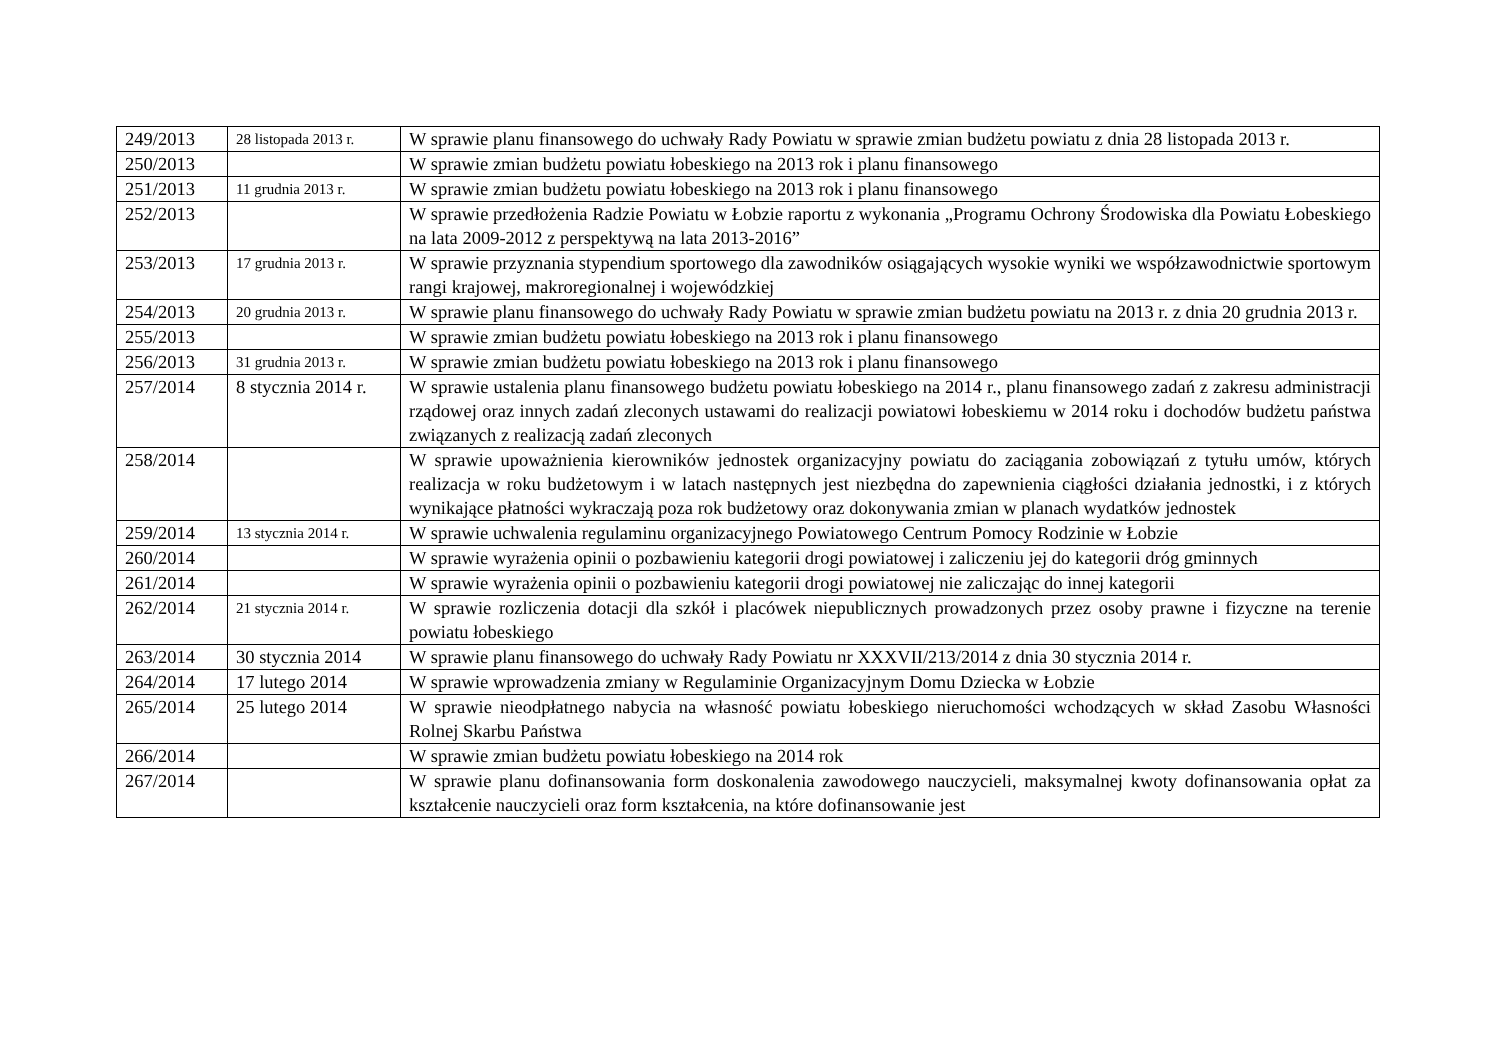| 249/2013 | 28 listopada 2013 r. | W sprawie planu finansowego do uchwały Rady Powiatu w sprawie zmian budżetu powiatu z dnia 28 listopada 2013 r. |
| 250/2013 | | W sprawie zmian budżetu powiatu łobeskiego na 2013 rok i planu finansowego |
| 251/2013 | 11 grudnia 2013 r. | W sprawie zmian budżetu powiatu łobeskiego na 2013 rok i planu finansowego |
| 252/2013 | | W sprawie przedłożenia Radzie Powiatu w Łobzie raportu z wykonania „Programu Ochrony Środowiska dla Powiatu Łobeskiego na lata 2009-2012 z perspektywą na lata 2013-2016” |
| 253/2013 | 17 grudnia 2013 r. | W sprawie przyznania stypendium sportowego dla zawodników osiągających wysokie wyniki we współzawodnictwie sportowym rangi krajowej, makroregionalnej i wojewódzkiej |
| 254/2013 | 20 grudnia 2013 r. | W sprawie planu finansowego do uchwały Rady Powiatu w sprawie zmian budżetu powiatu na 2013 r. z dnia 20 grudnia 2013 r. |
| 255/2013 | | W sprawie zmian budżetu powiatu łobeskiego na 2013 rok i planu finansowego |
| 256/2013 | 31 grudnia 2013 r. | W sprawie zmian budżetu powiatu łobeskiego na 2013 rok i planu finansowego |
| 257/2014 | 8 stycznia 2014 r. | W sprawie ustalenia planu finansowego budżetu powiatu łobeskiego na 2014 r., planu finansowego zadań z zakresu administracji rządowej oraz innych zadań zleconych ustawami do realizacji powiatowi łobeskiemu w 2014 roku i dochodów budżetu państwa związanych z realizacją zadań zleconych |
| 258/2014 | | W sprawie upoważnienia kierowników jednostek organizacyjny powiatu do zaciągania zobowiązań z tytułu umów, których realizacja w roku budżetowym i w latach następnych jest niezbędna do zapewnienia ciągłości działania jednostki, i z których wynikające płatności wykraczają poza rok budżetowy oraz dokonywania zmian w planach wydatków jednostek |
| 259/2014 | 13 stycznia 2014 r. | W sprawie uchwalenia regulaminu organizacyjnego Powiatowego Centrum Pomocy Rodzinie w Łobzie |
| 260/2014 | | W sprawie wyrażenia opinii o pozbawieniu kategorii drogi powiatowej i zaliczeniu jej do kategorii dróg gminnych |
| 261/2014 | | W sprawie wyrażenia opinii o pozbawieniu kategorii drogi powiatowej nie zaliczając do innej kategorii |
| 262/2014 | 21 stycznia 2014 r. | W sprawie rozliczenia dotacji dla szkół i placówek niepublicznych prowadzonych przez osoby prawne i fizyczne na terenie powiatu łobeskiego |
| 263/2014 | 30 stycznia 2014 | W sprawie planu finansowego do uchwały Rady Powiatu nr XXXVII/213/2014 z dnia 30 stycznia 2014 r. |
| 264/2014 | 17 lutego 2014 | W sprawie wprowadzenia zmiany w Regulaminie Organizacyjnym Domu Dziecka w Łobzie |
| 265/2014 | 25 lutego 2014 | W sprawie nieodpłatnego nabycia na własność powiatu łobeskiego nieruchomości wchodzących w skład Zasobu Własności Rolnej Skarbu Państwa |
| 266/2014 | | W sprawie zmian budżetu powiatu łobeskiego na 2014 rok |
| 267/2014 | | W sprawie planu dofinansowania form doskonalenia zawodowego nauczycieli, maksymalnej kwoty dofinansowania opłat za kształcenie nauczycieli oraz form kształcenia, na które dofinansowanie jest |